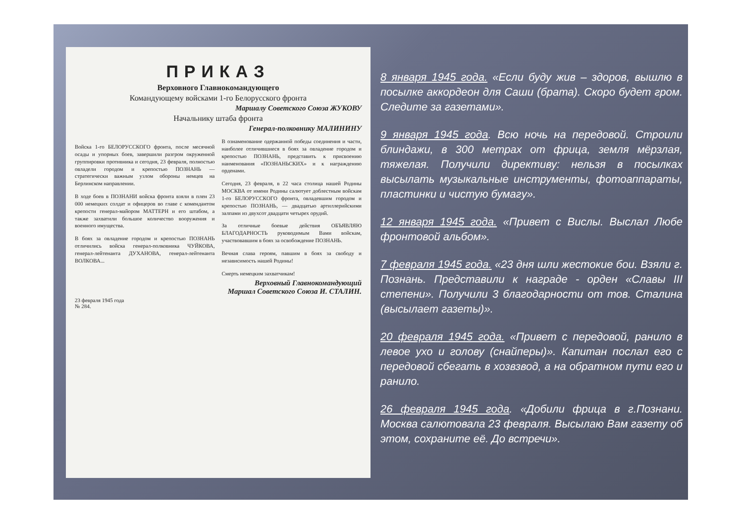ПРИКАЗ
Верховного Главнокомандующего
Командующему войсками 1-го Белорусского фронта
Маршалу Советского Союза ЖУКОВУ
Начальнику штаба фронта
Генерал-полковнику МАЛИНИНУ
Войска 1-го БЕЛОРУССКОГО фронта, после месячной осады и упорных боев, завершили разгром окруженной группировки противника и сегодня, 23 февраля, полностью овладели городом и крепостью ПОЗНАНЬ — стратегически важным узлом обороны немцев на Берлинском направлении.
В ходе боев в ПОЗНАНИ войска фронта взяли в плен 23 000 немецких солдат и офицеров во главе с комендантом крепости генерал-майором МАТТЕРН и его штабом, а также захватили большое количество вооружения и военного имущества.
В боях за овладение городом и крепостью ПОЗНАНЬ отличились войска генерал-полковника ЧУЙКОВА, генерал-лейтенанта ДУХАНОВА, генерал-лейтенанта ВОЛКОВА...
В ознаменование одержанной победы соединения и части, наиболее отличившиеся в боях за овладение городом и крепостью ПОЗНАНЬ, представить к присвоению наименования «ПОЗНАНЬСКИХ» и к награждению орденами.
Сегодня, 23 февраля, в 22 часа столица нашей Родины МОСКВА от имени Родины салютует доблестным войскам 1-го БЕЛОРУССКОГО фронта, овладевшим городом и крепостью ПОЗНАНЬ, — двадцатью артиллерийскими залпами из двухсот двадцати четырех орудий.
За отличные боевые действия ОБЪЯВЛЯЮ БЛАГОДАРНОСТЬ руководимым Вами войскам, участвовавшим в боях за освобождение ПОЗНАНЬ.
Вечная слава героям, павшим в боях за свободу и независимость нашей Родины!
Смерть немецким захватчикам!
Верховный Главнокомандующий
Маршал Советского Союза И. СТАЛИН.
23 февраля 1945 года
№ 284.
8 января 1945 года. «Если буду жив – здоров, вышлю в посылке аккордеон для Саши (брата). Скоро будет гром. Следите за газетами».
9 января 1945 года. Всю ночь на передовой. Строили блиндажи, в 300 метрах от фрица, земля мёрзлая, тяжелая. Получили директиву: нельзя в посылках высылать музыкальные инструменты, фотоаппараты, пластинки и чистую бумагу».
12 января 1945 года. «Привет с Вислы. Выслал Любе фронтовой альбом».
7 февраля 1945 года. «23 дня шли жестокие бои. Взяли г. Познань. Представили к награде - орден «Славы III степени». Получили 3 благодарности от тов. Сталина (высылает газеты)».
20 февраля 1945 года. «Привет с передовой, ранило в левое ухо и голову (снайперы)». Капитан послал его с передовой сбегать в хозвзвод, а на обратном пути его и ранило.
26 февраля 1945 года. «Добили фрица в г.Познани. Москва салютовала 23 февраля. Высылаю Вам газету об этом, сохраните её. До встречи».